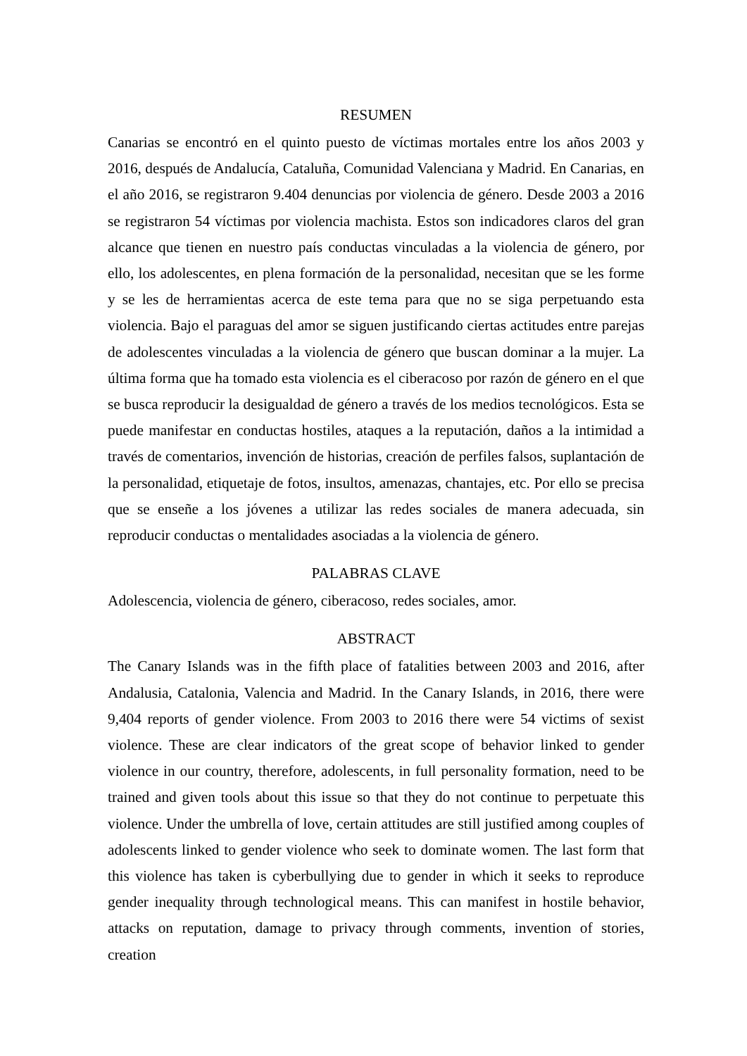RESUMEN
Canarias se encontró en el quinto puesto de víctimas mortales entre los años 2003 y 2016, después de Andalucía, Cataluña, Comunidad Valenciana y Madrid. En Canarias, en el año 2016, se registraron 9.404 denuncias por violencia de género. Desde 2003 a 2016 se registraron 54 víctimas por violencia machista. Estos son indicadores claros del gran alcance que tienen en nuestro país conductas vinculadas a la violencia de género, por ello, los adolescentes, en plena formación de la personalidad, necesitan que se les forme y se les de herramientas acerca de este tema para que no se siga perpetuando esta violencia. Bajo el paraguas del amor se siguen justificando ciertas actitudes entre parejas de adolescentes vinculadas a la violencia de género que buscan dominar a la mujer. La última forma que ha tomado esta violencia es el ciberacoso por razón de género en el que se busca reproducir la desigualdad de género a través de los medios tecnológicos. Esta se puede manifestar en conductas hostiles, ataques a la reputación, daños a la intimidad a través de comentarios, invención de historias, creación de perfiles falsos, suplantación de la personalidad, etiquetaje de fotos, insultos, amenazas, chantajes, etc. Por ello se precisa que se enseñe a los jóvenes a utilizar las redes sociales de manera adecuada, sin reproducir conductas o mentalidades asociadas a la violencia de género.
PALABRAS CLAVE
Adolescencia, violencia de género, ciberacoso, redes sociales, amor.
ABSTRACT
The Canary Islands was in the fifth place of fatalities between 2003 and 2016, after Andalusia, Catalonia, Valencia and Madrid. In the Canary Islands, in 2016, there were 9,404 reports of gender violence. From 2003 to 2016 there were 54 victims of sexist violence. These are clear indicators of the great scope of behavior linked to gender violence in our country, therefore, adolescents, in full personality formation, need to be trained and given tools about this issue so that they do not continue to perpetuate this violence. Under the umbrella of love, certain attitudes are still justified among couples of adolescents linked to gender violence who seek to dominate women. The last form that this violence has taken is cyberbullying due to gender in which it seeks to reproduce gender inequality through technological means. This can manifest in hostile behavior, attacks on reputation, damage to privacy through comments, invention of stories, creation